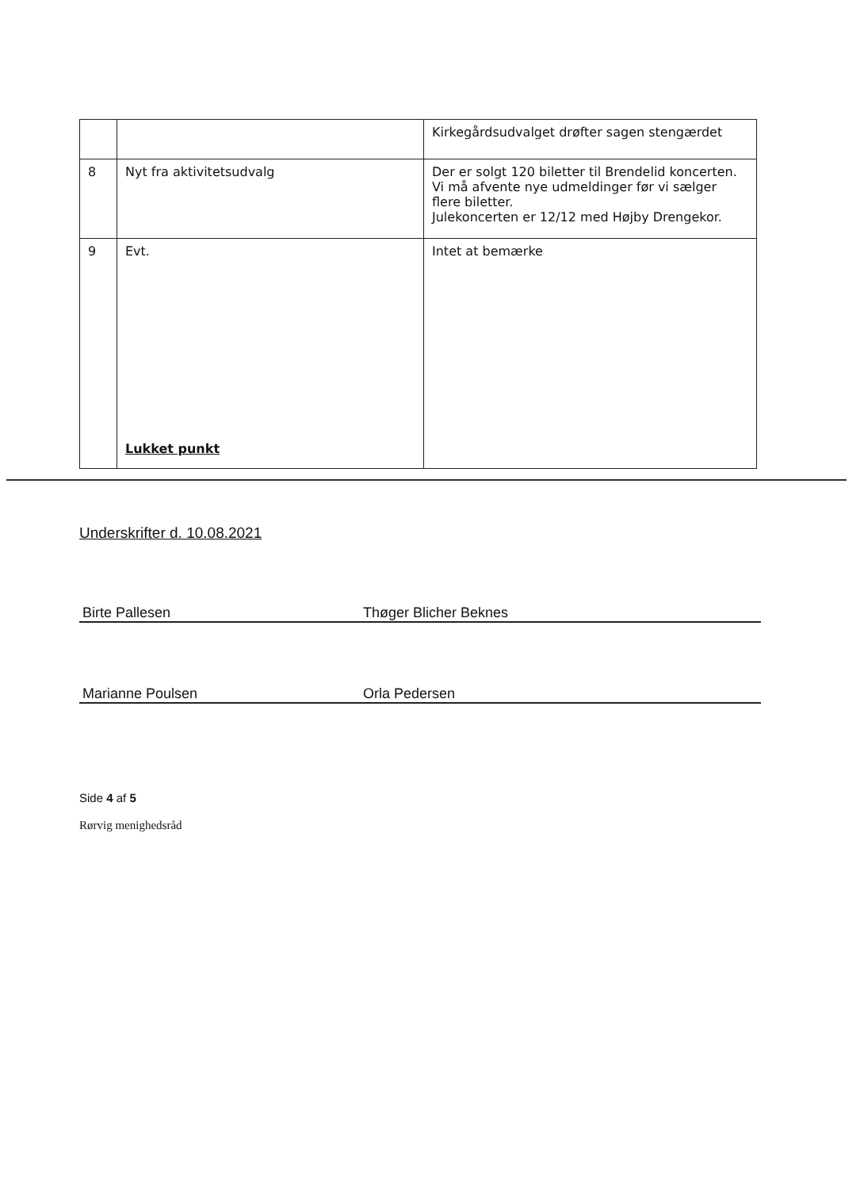| | | Kirkegårdsudvalget drøfter sagen stengærdet |
| 8 | Nyt fra aktivitetsudvalg | Der er solgt 120 biletter til Brendelid koncerten. Vi må afvente nye udmeldinger før vi sælger flere biletter. Julekoncerten er 12/12 med Højby Drengekor. |
| 9 | Evt. Lukket punkt | Intet at bemærke |
Underskrifter d. 10.08.2021
Birte Pallesen
Thøger Blicher Beknes
Marianne Poulsen
Orla Pedersen
Side 4 af 5
Rørvig menighedsråd